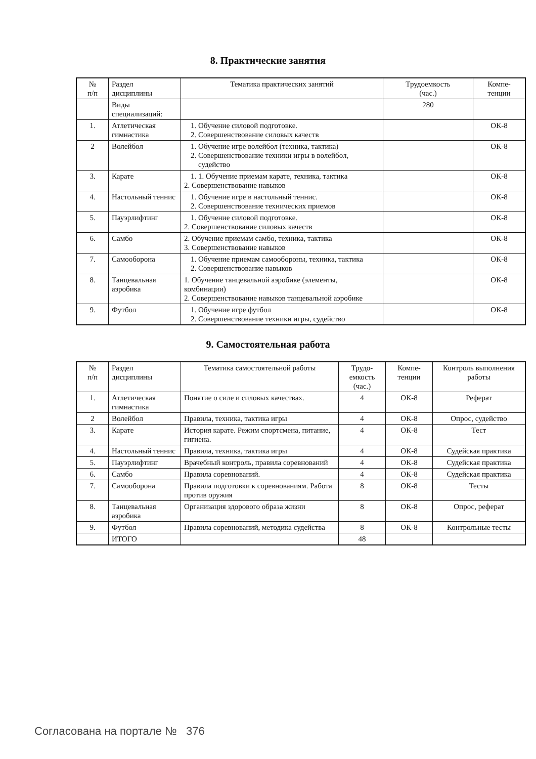8. Практические занятия
| № п/п | Раздел дисциплины | Тематика практических занятий | Трудоемкость (час.) | Компе- тенции |
| --- | --- | --- | --- | --- |
| | Виды специализаций: | | 280 | |
| 1. | Атлетическая гимнастика | 1. Обучение силовой подготовке. 2. Совершенствование силовых качеств | | ОК-8 |
| 2 | Волейбол | 1. Обучение игре волейбол (техника, тактика) 2. Совершенствование техники игры в волейбол, судейство | | ОК-8 |
| 3. | Карате | 1. 1. Обучение приемам карате, техника, тактика 2. Совершенствование навыков | | ОК-8 |
| 4. | Настольный теннис | 1. Обучение игре в настольный теннис. 2. Совершенствование технических приемов | | ОК-8 |
| 5. | Пауэрлифтинг | 1. Обучение силовой подготовке. 2. Совершенствование силовых качеств | | ОК-8 |
| 6. | Самбо | 2. Обучение приемам самбо, техника, тактика 3. Совершенствование навыков | | ОК-8 |
| 7. | Самооборона | 1. Обучение приемам самообороны, техника, тактика 2. Совершенствование навыков | | ОК-8 |
| 8. | Танцевальная аэробика | 1. Обучение танцевальной аэробике (элементы, комбинации) 2. Совершенствование навыков танцевальной аэробике | | ОК-8 |
| 9. | Футбол | 1. Обучение игре футбол 2. Совершенствование техники игры, судейство | | ОК-8 |
9. Самостоятельная работа
| № п/п | Раздел дисциплины | Тематика самостоятельной работы | Трудо- емкость (час.) | Компе- тенции | Контроль выполнения работы |
| --- | --- | --- | --- | --- | --- |
| 1. | Атлетическая гимнастика | Понятие о силе и силовых качествах. | 4 | ОК-8 | Реферат |
| 2 | Волейбол | Правила, техника, тактика игры | 4 | ОК-8 | Опрос, судейство |
| 3. | Карате | История карате. Режим спортсмена, питание, гигиена. | 4 | ОК-8 | Тест |
| 4. | Настольный теннис | Правила, техника, тактика игры | 4 | ОК-8 | Судейская практика |
| 5. | Пауэрлифтинг | Врачебный контроль, правила соревнований | 4 | ОК-8 | Судейская практика |
| 6. | Самбо | Правила соревнований. | 4 | ОК-8 | Судейская практика |
| 7. | Самооборона | Правила подготовки к соревнованиям. Работа против оружия | 8 | ОК-8 | Тесты |
| 8. | Танцевальная аэробика | Организация здорового образа жизни | 8 | ОК-8 | Опрос, реферат |
| 9. | Футбол | Правила соревнований, методика судейства | 8 | ОК-8 | Контрольные тесты |
| | ИТОГО | | 48 | | |
Согласована на портале № 376